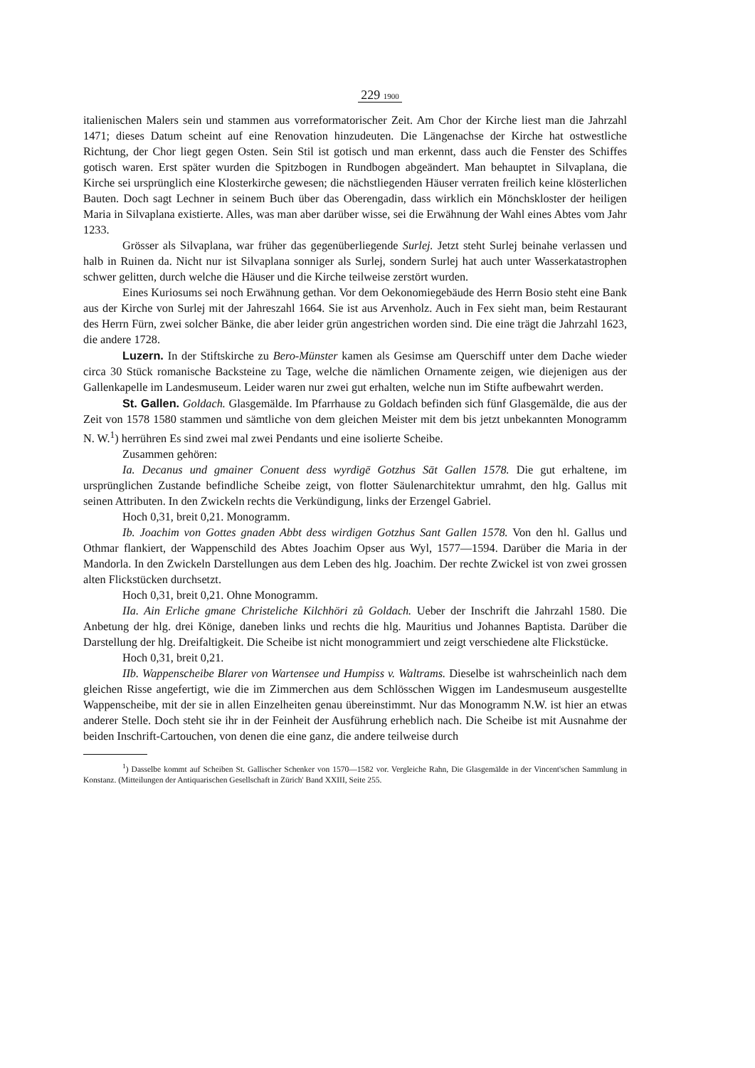229 1900
italienischen Malers sein und stammen aus vorreformatorischer Zeit. Am Chor der Kirche liest man die Jahrzahl 1471; dieses Datum scheint auf eine Renovation hinzudeuten. Die Längenachse der Kirche hat ostwestliche Richtung, der Chor liegt gegen Osten. Sein Stil ist gotisch und man erkennt, dass auch die Fenster des Schiffes gotisch waren. Erst später wurden die Spitzbogen in Rundbogen abgeändert. Man behauptet in Silvaplana, die Kirche sei ursprünglich eine Klosterkirche gewesen; die nächstliegenden Häuser verraten freilich keine klösterlichen Bauten. Doch sagt Lechner in seinem Buch über das Oberengadin, dass wirklich ein Mönchskloster der heiligen Maria in Silvaplana existierte. Alles, was man aber darüber wisse, sei die Erwähnung der Wahl eines Abtes vom Jahr 1233.
Grösser als Silvaplana, war früher das gegenüberliegende Surlej. Jetzt steht Surlej beinahe verlassen und halb in Ruinen da. Nicht nur ist Silvaplana sonniger als Surlej, sondern Surlej hat auch unter Wasserkatastrophen schwer gelitten, durch welche die Häuser und die Kirche teilweise zerstört wurden.
Eines Kuriosums sei noch Erwähnung gethan. Vor dem Oekonomiegebäude des Herrn Bosio steht eine Bank aus der Kirche von Surlej mit der Jahreszahl 1664. Sie ist aus Arvenholz. Auch in Fex sieht man, beim Restaurant des Herrn Fürn, zwei solcher Bänke, die aber leider grün angestrichen worden sind. Die eine trägt die Jahrzahl 1623, die andere 1728.
Luzern. In der Stiftskirche zu Bero-Münster kamen als Gesimse am Querschiff unter dem Dache wieder circa 30 Stück romanische Backsteine zu Tage, welche die nämlichen Ornamente zeigen, wie diejenigen aus der Gallenkapelle im Landesmuseum. Leider waren nur zwei gut erhalten, welche nun im Stifte aufbewahrt werden.
St. Gallen. Goldach. Glasgemälde. Im Pfarrhause zu Goldach befinden sich fünf Glasgemälde, die aus der Zeit von 1578 1580 stammen und sämtliche von dem gleichen Meister mit dem bis jetzt unbekannten Monogramm N. W.<sup>1</sup>) herrühren Es sind zwei mal zwei Pendants und eine isolierte Scheibe.
Zusammen gehören:
Ia. Decanus und gmainer Conuent dess wyrdigē Gotzhus Sāt Gallen 1578. Die gut erhaltene, im ursprünglichen Zustande befindliche Scheibe zeigt, von flotter Säulenarchitektur umrahmt, den hlg. Gallus mit seinen Attributen. In den Zwickeln rechts die Verkündigung, links der Erzengel Gabriel.
Hoch 0,31, breit 0,21. Monogramm.
Ib. Joachim von Gottes gnaden Abbt dess wirdigen Gotzhus Sant Gallen 1578. Von den hl. Gallus und Othmar flankiert, der Wappenschild des Abtes Joachim Opser aus Wyl, 1577—1594. Darüber die Maria in der Mandorla. In den Zwickeln Darstellungen aus dem Leben des hlg. Joachim. Der rechte Zwickel ist von zwei grossen alten Flickstücken durchsetzt.
Hoch 0,31, breit 0,21. Ohne Monogramm.
IIa. Ain Erliche gmane Christeliche Kilchhöri zů Goldach. Ueber der Inschrift die Jahrzahl 1580. Die Anbetung der hlg. drei Könige, daneben links und rechts die hlg. Mauritius und Johannes Baptista. Darüber die Darstellung der hlg. Dreifaltigkeit. Die Scheibe ist nicht monogrammiert und zeigt verschiedene alte Flickstücke.
Hoch 0,31, breit 0,21.
IIb. Wappenscheibe Blarer von Wartensee und Humpiss v. Waltrams. Dieselbe ist wahrscheinlich nach dem gleichen Risse angefertigt, wie die im Zimmerchen aus dem Schlösschen Wiggen im Landesmuseum ausgestellte Wappenscheibe, mit der sie in allen Einzelheiten genau übereinstimmt. Nur das Monogramm N.W. ist hier an etwas anderer Stelle. Doch steht sie ihr in der Feinheit der Ausführung erheblich nach. Die Scheibe ist mit Ausnahme der beiden Inschrift-Cartouchen, von denen die eine ganz, die andere teilweise durch
<sup>1</sup>) Dasselbe kommt auf Scheiben St. Gallischer Schenker von 1570—1582 vor. Vergleiche Rahn, Die Glasgemälde in der Vincent'schen Sammlung in Konstanz. (Mitteilungen der Antiquarischen Gesellschaft in Zürich' Band XXIII, Seite 255.